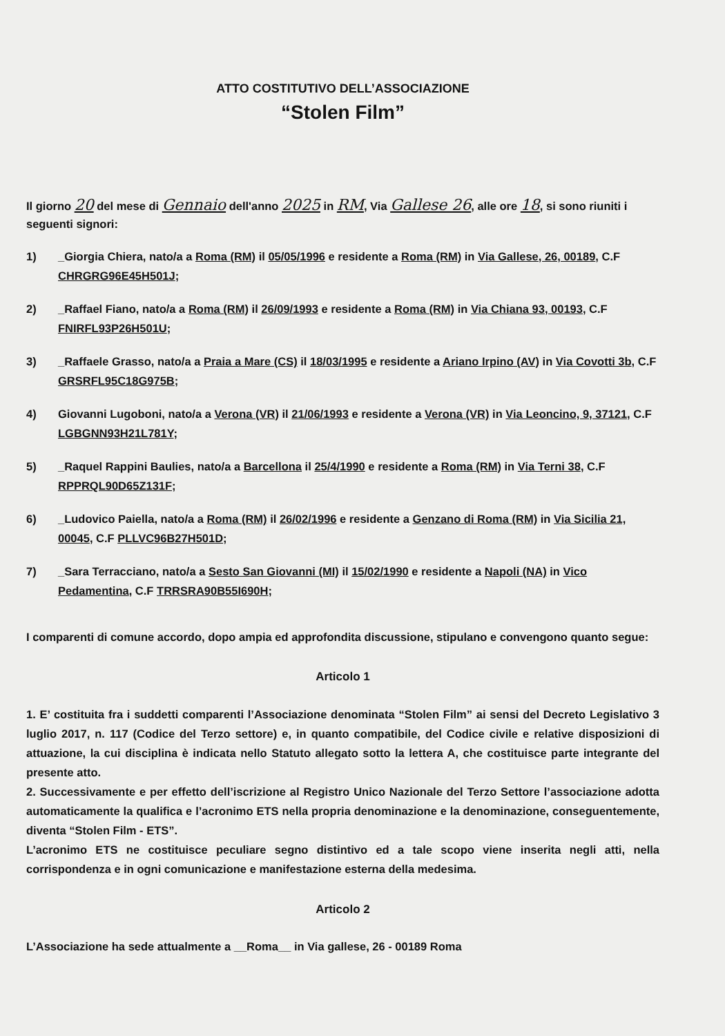ATTO COSTITUTIVO DELL’ASSOCIAZIONE
“Stolen Film”
Il giorno 20 del mese di Gennaio dell'anno 2025 in RM, Via Gallese 26, alle ore 18, si sono riuniti i seguenti signori:
1) _Giorgia Chiera, nato/a a Roma (RM) il 05/05/1996 e residente a Roma (RM) in Via Gallese, 26, 00189, C.F CHRGRG96E45H501J;
2) _Raffael Fiano, nato/a a Roma (RM) il 26/09/1993 e residente a Roma (RM) in Via Chiana 93, 00193, C.F FNIRFL93P26H501U;
3) _Raffaele Grasso, nato/a a Praia a Mare (CS) il 18/03/1995 e residente a Ariano Irpino (AV) in Via Covotti 3b, C.F GRSRFL95C18G975B;
4) Giovanni Lugoboni, nato/a a Verona (VR) il 21/06/1993 e residente a Verona (VR) in Via Leoncino, 9, 37121, C.F LGBGNN93H21L781Y;
5) _Raquel Rappini Baulies, nato/a a Barcellona il 25/4/1990 e residente a Roma (RM) in Via Terni 38, C.F RPPRQL90D65Z131F;
6) _Ludovico Paiella, nato/a a Roma (RM) il 26/02/1996 e residente a Genzano di Roma (RM) in Via Sicilia 21, 00045, C.F PLLVC96B27H501D;
7) _Sara Terracciano, nato/a a Sesto San Giovanni (MI) il 15/02/1990 e residente a Napoli (NA) in Vico Pedamentina, C.F TRRSRA90B55I690H;
I comparenti di comune accordo, dopo ampia ed approfondita discussione, stipulano e convengono quanto segue:
Articolo 1
1. E’ costituita fra i suddetti comparenti l’Associazione denominata “Stolen Film” ai sensi del Decreto Legislativo 3 luglio 2017, n. 117 (Codice del Terzo settore) e, in quanto compatibile, del Codice civile e relative disposizioni di attuazione, la cui disciplina è indicata nello Statuto allegato sotto la lettera A, che costituisce parte integrante del presente atto.
2. Successivamente e per effetto dell’iscrizione al Registro Unico Nazionale del Terzo Settore l’associazione adotta automaticamente la qualifica e l’acronimo ETS nella propria denominazione e la denominazione, conseguentemente, diventa “Stolen Film - ETS”.
L’acronimo ETS ne costituisce peculiare segno distintivo ed a tale scopo viene inserita negli atti, nella corrispondenza e in ogni comunicazione e manifestazione esterna della medesima.
Articolo 2
L’Associazione ha sede attualmente a __Roma__ in Via gallese, 26 - 00189 Roma